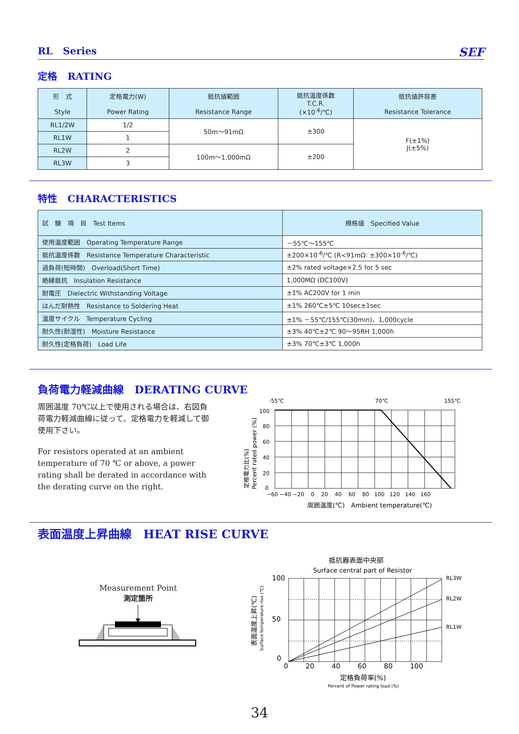RL Series SEF
定格 RATING
| 形 式 Style | 定格電力(W) Power Rating | 抵抗値範囲 Resistance Range | 抵抗温度係数 T.C.R. (×10<sup>-6</sup>/℃) | 抵抗値許容差 Resistance Tolerance |
| --- | --- | --- | --- | --- |
| RL1/2W | 1/2 | 50m～91mΩ | ±300 | F(±1%) J(±5%) |
| RL1W | 1 | | | |
| RL2W | 2 | 100m～1,000mΩ | ±200 | |
| RL3W | 3 | | | |
特性 CHARACTERISTICS
| 試 験 項 目 Test Items | 規格値 Specified Value |
| --- | --- |
| 使用温度範囲 Operating Temperature Range | －55℃～155℃ |
| 抵抗温度係数 Resistance Temperature Characteristic | ±200×10<sup>-6</sup>/℃ (R<91mΩ: ±300×10<sup>-6</sup>/℃) |
| 過負荷(短時間) Overload(Short Time) | ±2% rated voltage×2.5 for 5 sec |
| 絶縁抵抗 Insulation Resistance | 1,000MΩ (DC100V) |
| 耐電圧 Dielectric Withstanding Voltage | ±1% AC200V for 1 min |
| はんだ耐熱性 Resistance to Soldering Heat | ±1% 260℃±5℃ 10sec±1sec |
| 温度サイクル Temperature Cycling | ±1% －55℃/155℃(30min)、1,000cycle |
| 耐久性(耐湿性) Moisture Resistance | ±3% 40℃±2℃ 90～95RH 1,000h |
| 耐久性(定格負荷) Load Life | ±3% 70℃±3℃ 1,000h |
負荷電力軽減曲線　DERATING CURVE
周囲温度 70℃以上で使用される場合は、右図負荷電力軽減曲線に従って、定格電力を軽減して御使用下さい。
For resistors operated at an ambient temperature of 70 ℃ or above, a power rating shall be derated in accordance with the derating curve on the right.
-55℃
70℃
155℃
100
80
60
40
20
0
−60 −40 −20 0 20 40 60 80 100 120 140 160
周囲温度(℃)　Ambient temperature(℃)
定格電力比(%)
Percent rated power (%)
表面温度上昇曲線　HEAT RISE CURVE
Measurement Point
測定箇所
抵抗器表面中央部
Surface central part of Resistor
RL3W
RL2W
RL1W
100
50
0
0 20 40 60 80 100
定格負荷率(%)
Percent of Power rating load (%)
表面温度上昇(℃)
Surface temperature rise (℃)
34